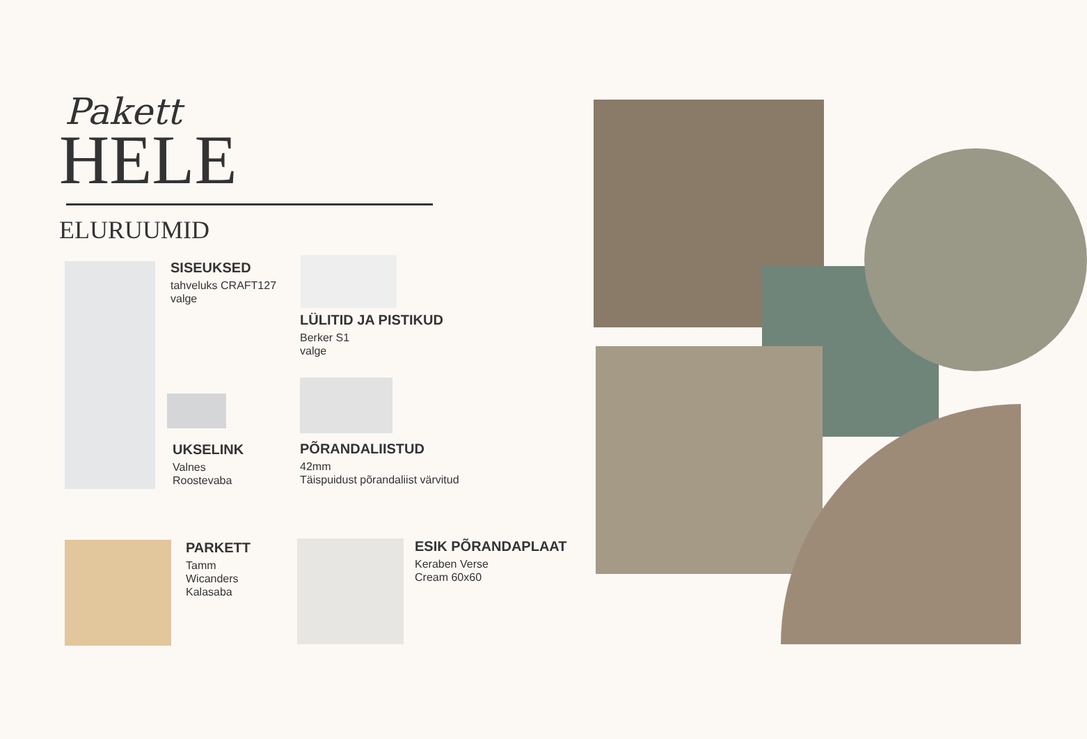Pakett
HELE
ELURUUMID
SISEUKSED
tahveluks CRAFT127
valge
LÜLITID JA PISTIKUD
Berker S1
valge
UKSELINK
Valnes
Roostevaba
PÕRANDALIISTUD
42mm
Täispuidust põrandaliist värvitud
PARKETT
Tamm
Wicanders
Kalasaba
ESIK PÕRANDAPLAAT
Keraben Verse
Cream 60x60